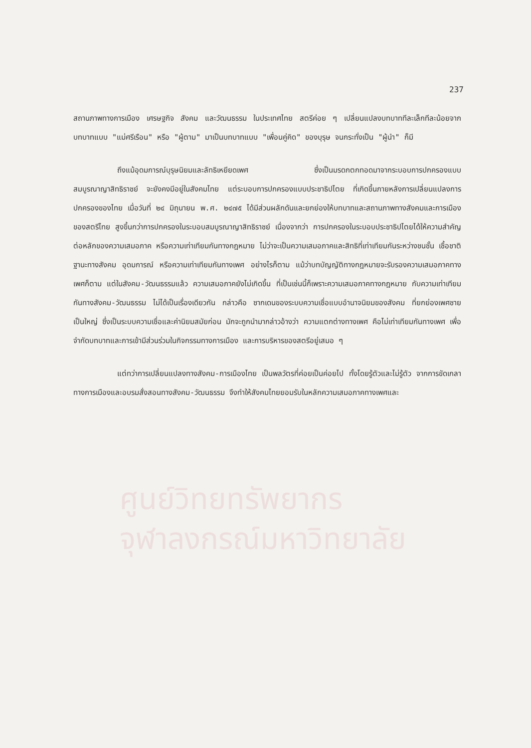ศูนย์วิทยทรัพยากร
จุฬาลงกรณ์มหาวิทยาลัย
237
สถานภาพทางการเมือง เศรษฐกิจ สังคม และวัฒนธรรม ในประเทศไทย สตรีค่อย ๆ เปลี่ยนแปลงบทบาททีละเล็กทีละน้อยจากบทบาทแบบ "แม่ศรีเรือน" หรือ "ผู้ตาม" มาเป็นบทบาทแบบ "เพื่อนคู่คิด" ของบุรุษ จนกระทั่งเป็น "ผู้นำ" ก็มี
ถึงแม้อุดมการณ์บุรุษนิยมและลัทธิเหยียดเพศ ซึ่งเป็นมรดกตกทอดมาจากระบอบการปกครองแบบสมบูรณาญาสิทธิราชย์ จะยังคงมีอยู่ในสังคมไทย แต่ระบอบการปกครองแบบประชาธิปไตย ที่เกิดขึ้นภายหลังการเปลี่ยนแปลงการปกครองของไทย เมื่อวันที่ ๒๔ มิถุนายน พ.ศ. ๒๔๗๕ ได้มีส่วนผลักดันและยกย่องให้บทบาทและสถานภาพทางสังคมและการเมืองของสตรีไทย สูงขึ้นกว่าการปกครองในระบอบสมบูรณาญาสิทธิราชย์ เนื่องจากว่า การปกครองในระบอบประชาธิปไตยได้ให้ความสำคัญต่อหลักของความเสมอภาค หรือความเท่าเทียมกันทางกฎหมาย ไม่ว่าจะเป็นความเสมอภาคและสิทธิที่เท่าเทียมกันระหว่างชนชั้น เชื้อชาติ ฐานะทางสังคม อุดมการณ์ หรือความเท่าเทียมกันทางเพศ อย่างไรก็ตาม แม้ว่าบทบัญญัติทางกฎหมายจะรับรองความเสมอภาคทางเพศก็ตาม แต่ในสังคม-วัฒนธรรมแล้ว ความเสมอภาคยังไม่เกิดขึ้น ที่เป็นเช่นนี้ก็เพราะความเสมอภาคทางกฎหมาย กับความเท่าเทียมกันทางสังคม-วัฒนธรรม ไม่ได้เป็นเรื่องเดียวกัน กล่าวคือ ซากเดนของระบบความเชื่อแบบอำนาจนิยมของสังคม ที่ยกย่องเพศชายเป็นใหญ่ ซึ่งเป็นระบบความเชื่อและค่านิยมสมัยก่อน มักจะถูกนำมากล่าวอ้างว่า ความแตกต่างทางเพศ คือไม่เท่าเทียมกันทางเพศ เพื่อจำกัดบทบาทและการเข้ามีส่วนร่วมในกิจกรรมทางการเมือง และการบริหารของสตรีอยู่เสมอ ๆ
แต่ทว่าการเปลี่ยนแปลงทางสังคม-การเมืองไทย เป็นพลวัตรที่ค่อยเป็นค่อยไป ทั้งโดยรู้ตัวและไม่รู้ตัว จากการขัดเกลาทางการเมืองและอบรมสั่งสอนทางสังคม-วัฒนธรรม จึงทำให้สังคมไทยยอมรับในหลักความเสมอภาคทางเพศและ